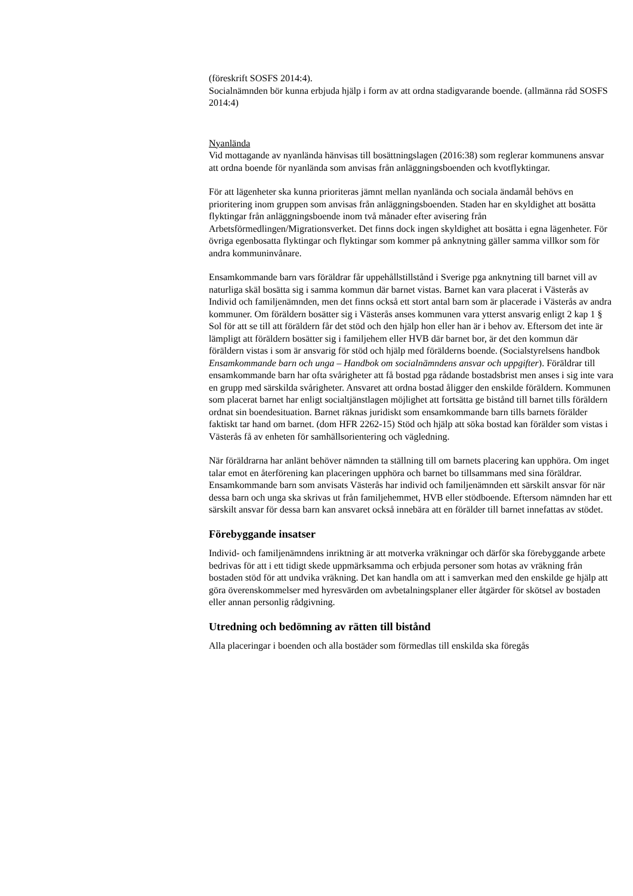(föreskrift SOSFS 2014:4).
Socialnämnden bör kunna erbjuda hjälp i form av att ordna stadigvarande boende. (allmänna råd SOSFS 2014:4)
Nyanlända
Vid mottagande av nyanlända hänvisas till bosättningslagen (2016:38) som reglerar kommunens ansvar att ordna boende för nyanlända som anvisas från anläggningsboenden och kvotflyktingar.
För att lägenheter ska kunna prioriteras jämnt mellan nyanlända och sociala ändamål behövs en prioritering inom gruppen som anvisas från anläggningsboenden. Staden har en skyldighet att bosätta flyktingar från anläggningsboende inom två månader efter avisering från Arbetsförmedlingen/Migrationsverket. Det finns dock ingen skyldighet att bosätta i egna lägenheter. För övriga egenbosatta flyktingar och flyktingar som kommer på anknytning gäller samma villkor som för andra kommuninvånare.
Ensamkommande barn vars föräldrar får uppehållstillstånd i Sverige pga anknytning till barnet vill av naturliga skäl bosätta sig i samma kommun där barnet vistas. Barnet kan vara placerat i Västerås av Individ och familjenämnden, men det finns också ett stort antal barn som är placerade i Västerås av andra kommuner. Om föräldern bosätter sig i Västerås anses kommunen vara ytterst ansvarig enligt 2 kap 1 § Sol för att se till att föräldern får det stöd och den hjälp hon eller han är i behov av. Eftersom det inte är lämpligt att föräldern bosätter sig i familjehem eller HVB där barnet bor, är det den kommun där föräldern vistas i som är ansvarig för stöd och hjälp med förälderns boende. (Socialstyrelsens handbok Ensamkommande barn och unga – Handbok om socialnämndens ansvar och uppgifter). Föräldrar till ensamkommande barn har ofta svårigheter att få bostad pga rådande bostadsbrist men anses i sig inte vara en grupp med särskilda svårigheter. Ansvaret att ordna bostad åligger den enskilde föräldern. Kommunen som placerat barnet har enligt socialtjänstlagen möjlighet att fortsätta ge bistånd till barnet tills föräldern ordnat sin boendesituation. Barnet räknas juridiskt som ensamkommande barn tills barnets förälder faktiskt tar hand om barnet. (dom HFR 2262-15) Stöd och hjälp att söka bostad kan förälder som vistas i Västerås få av enheten för samhällsorientering och vägledning.
När föräldrarna har anlänt behöver nämnden ta ställning till om barnets placering kan upphöra. Om inget talar emot en återförening kan placeringen upphöra och barnet bo tillsammans med sina föräldrar. Ensamkommande barn som anvisats Västerås har individ och familjenämnden ett särskilt ansvar för när dessa barn och unga ska skrivas ut från familjehemmet, HVB eller stödboende. Eftersom nämnden har ett särskilt ansvar för dessa barn kan ansvaret också innebära att en förälder till barnet innefattas av stödet.
Förebyggande insatser
Individ- och familjenämndens inriktning är att motverka vräkningar och därför ska förebyggande arbete bedrivas för att i ett tidigt skede uppmärksamma och erbjuda personer som hotas av vräkning från bostaden stöd för att undvika vräkning. Det kan handla om att i samverkan med den enskilde ge hjälp att göra överenskommelser med hyresvärden om avbetalningsplaner eller åtgärder för skötsel av bostaden eller annan personlig rådgivning.
Utredning och bedömning av rätten till bistånd
Alla placeringar i boenden och alla bostäder som förmedlas till enskilda ska föregås